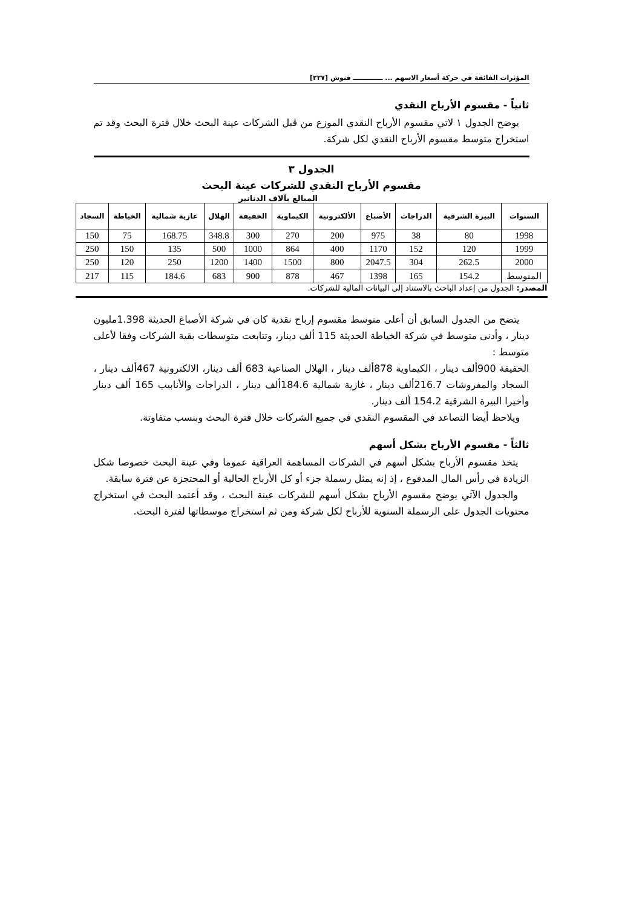المؤثرات الفائقة في حركة أسعار الاسهم ... ـــــــــــــ فنوش [٢٢٧]
ثانياً - مقسوم الأرباح النقدي
يوضح الجدول ١ لاتي مقسوم الأرباح النقدي الموزع من قبل الشركات عينة البحث خلال فترة البحث وقد تم استخراج متوسط مقسوم الأرباح النقدي لكل شركة.
الجدول ٣
مقسوم الأرباح النقدي للشركات عينة البحث
المبالغ بآلاف الدنانير
| السنوات | البيرة الشرقية | الدراجات | الأصباغ | الألكترونية | الكيماوية | الخفيفة | الهلال | غازية شمالية | الخياطة | السجاد |
| --- | --- | --- | --- | --- | --- | --- | --- | --- | --- | --- |
| 1998 | 80 | 38 | 975 | 200 | 270 | 300 | 348.8 | 168.75 | 75 | 150 |
| 1999 | 120 | 152 | 1170 | 400 | 864 | 1000 | 500 | 135 | 150 | 250 |
| 2000 | 262.5 | 304 | 2047.5 | 800 | 1500 | 1400 | 1200 | 250 | 120 | 250 |
| المتوسط | 154.2 | 165 | 1398 | 467 | 878 | 900 | 683 | 184.6 | 115 | 217 |
المصدر: الجدول من إعداد الباحث بالاستناد إلى البيانات المالية للشركات.
يتضح من الجدول السابق أن أعلى متوسط مقسوم إرباح نقدية كان في شركة الأصباغ الحديثة 1.398مليون دينار ، وأدنى متوسط في شركة الخياطة الحديثة 115 ألف دينار، وتتابعت متوسطات بقية الشركات وفقا لأعلى متوسط :
الخفيفة 900ألف دينار ، الكيماوية 878ألف دينار ، الهلال الصناعية 683 ألف دينار، الالكترونية 467ألف دينار ، السجاد والمفروشات 216.7ألف دينار ، غازية شمالية 184.6ألف دينار ، الدراجات والأنابيب 165 ألف دينار وأخيرا البيرة الشرقية 154.2 ألف دينار.
ويلاحظ أيضا التصاعد في المقسوم النقدي في جميع الشركات خلال فترة البحث وبنسب متفاوتة.
ثالثاً - مقسوم الأرباح بشكل أسهم
يتخذ مقسوم الأرباح بشكل أسهم في الشركات المساهمة العراقية عموما وفي عينة البحث خصوصا شكل الزيادة في رأس المال المدفوع ، إذ إنه يمثل رسملة جزء أو كل الأرباح الحالية أو المحتجزة عن فترة سابقة.
والجدول الآتي يوضح مقسوم الأرباح بشكل أسهم للشركات عينة البحث ، وقد أعتمد البحث في استخراج محتويات الجدول على الرسملة السنوية للأرباح لكل شركة ومن ثم استخراج موسطاتها لفترة البحث.